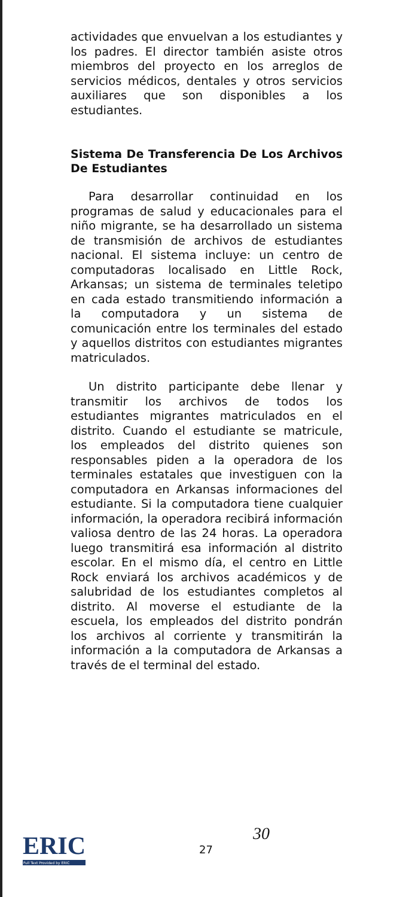actividades que envuelvan a los estudiantes y los padres. El director también asiste otros miembros del proyecto en los arreglos de servicios médicos, dentales y otros servicios auxiliares que son disponibles a los estudiantes.
Sistema De Transferencia De Los Archivos De Estudiantes
Para desarrollar continuidad en los programas de salud y educacionales para el niño migrante, se ha desarrollado un sistema de transmisión de archivos de estudiantes nacional. El sistema incluye: un centro de computadoras localisado en Little Rock, Arkansas; un sistema de terminales teletipo en cada estado transmitiendo información a la computadora y un sistema de comunicación entre los terminales del estado y aquellos distritos con estudiantes migrantes matriculados.
Un distrito participante debe llenar y transmitir los archivos de todos los estudiantes migrantes matriculados en el distrito. Cuando el estudiante se matricule, los empleados del distrito quienes son responsables piden a la operadora de los terminales estatales que investiguen con la computadora en Arkansas informaciones del estudiante. Si la computadora tiene cualquier información, la operadora recibirá información valiosa dentro de las 24 horas. La operadora luego transmitirá esa información al distrito escolar. En el mismo día, el centro en Little Rock enviará los archivos académicos y de salubridad de los estudiantes completos al distrito. Al moverse el estudiante de la escuela, los empleados del distrito pondrán los archivos al corriente y transmitirán la información a la computadora de Arkansas a través de el terminal del estado.
ERIC
Full Text Provided by ERIC
27
30